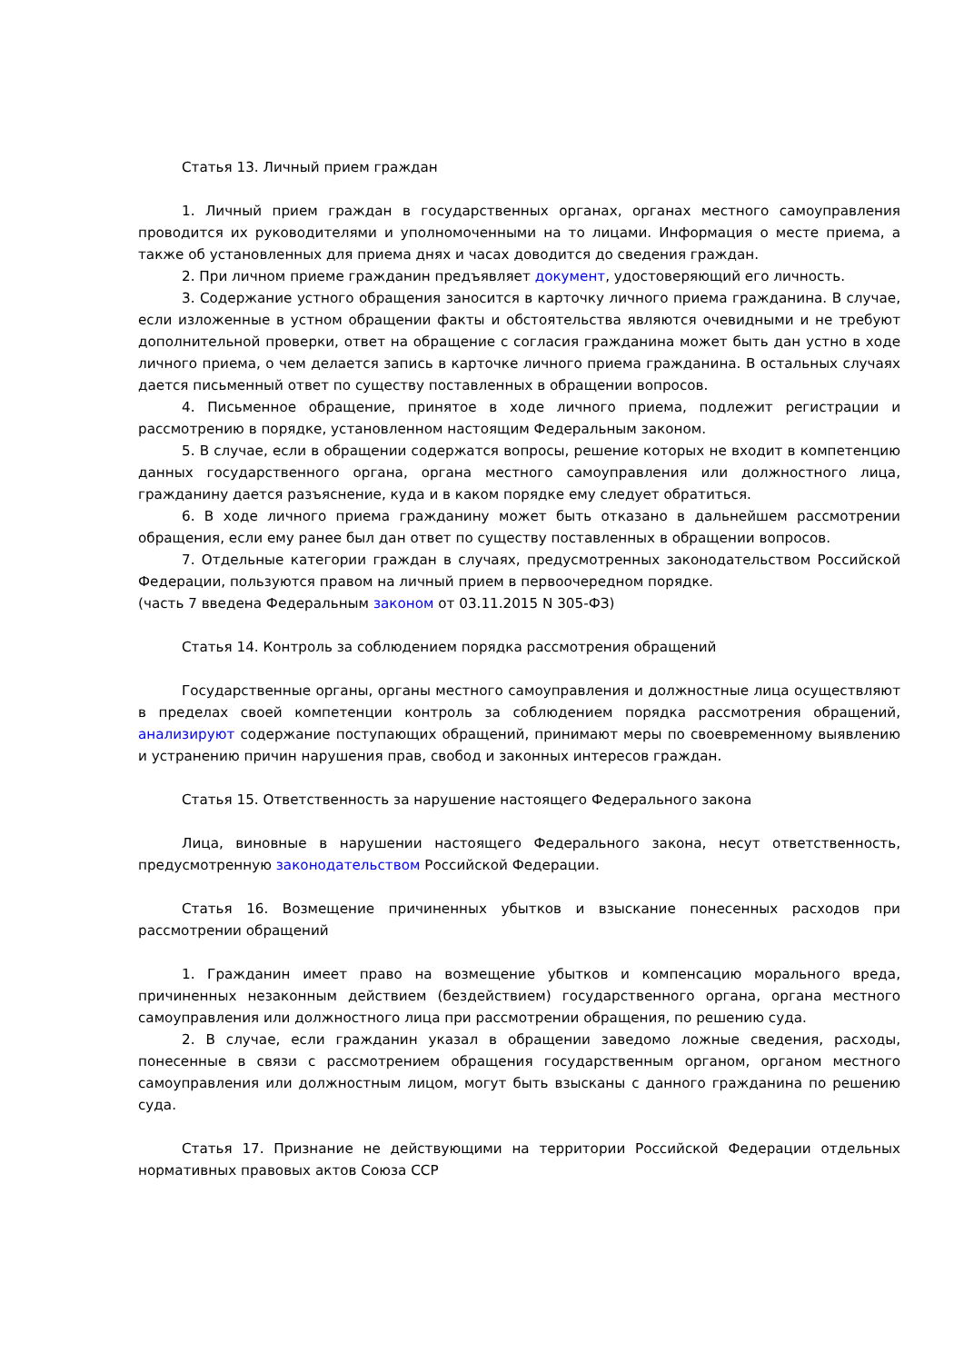Статья 13. Личный прием граждан
1. Личный прием граждан в государственных органах, органах местного самоуправления проводится их руководителями и уполномоченными на то лицами. Информация о месте приема, а также об установленных для приема днях и часах доводится до сведения граждан.
2. При личном приеме гражданин предъявляет документ, удостоверяющий его личность.
3. Содержание устного обращения заносится в карточку личного приема гражданина. В случае, если изложенные в устном обращении факты и обстоятельства являются очевидными и не требуют дополнительной проверки, ответ на обращение с согласия гражданина может быть дан устно в ходе личного приема, о чем делается запись в карточке личного приема гражданина. В остальных случаях дается письменный ответ по существу поставленных в обращении вопросов.
4. Письменное обращение, принятое в ходе личного приема, подлежит регистрации и рассмотрению в порядке, установленном настоящим Федеральным законом.
5. В случае, если в обращении содержатся вопросы, решение которых не входит в компетенцию данных государственного органа, органа местного самоуправления или должностного лица, гражданину дается разъяснение, куда и в каком порядке ему следует обратиться.
6. В ходе личного приема гражданину может быть отказано в дальнейшем рассмотрении обращения, если ему ранее был дан ответ по существу поставленных в обращении вопросов.
7. Отдельные категории граждан в случаях, предусмотренных законодательством Российской Федерации, пользуются правом на личный прием в первоочередном порядке.
(часть 7 введена Федеральным законом от 03.11.2015 N 305-ФЗ)
Статья 14. Контроль за соблюдением порядка рассмотрения обращений
Государственные органы, органы местного самоуправления и должностные лица осуществляют в пределах своей компетенции контроль за соблюдением порядка рассмотрения обращений, анализируют содержание поступающих обращений, принимают меры по своевременному выявлению и устранению причин нарушения прав, свобод и законных интересов граждан.
Статья 15. Ответственность за нарушение настоящего Федерального закона
Лица, виновные в нарушении настоящего Федерального закона, несут ответственность, предусмотренную законодательством Российской Федерации.
Статья 16. Возмещение причиненных убытков и взыскание понесенных расходов при рассмотрении обращений
1. Гражданин имеет право на возмещение убытков и компенсацию морального вреда, причиненных незаконным действием (бездействием) государственного органа, органа местного самоуправления или должностного лица при рассмотрении обращения, по решению суда.
2. В случае, если гражданин указал в обращении заведомо ложные сведения, расходы, понесенные в связи с рассмотрением обращения государственным органом, органом местного самоуправления или должностным лицом, могут быть взысканы с данного гражданина по решению суда.
Статья 17. Признание не действующими на территории Российской Федерации отдельных нормативных правовых актов Союза ССР